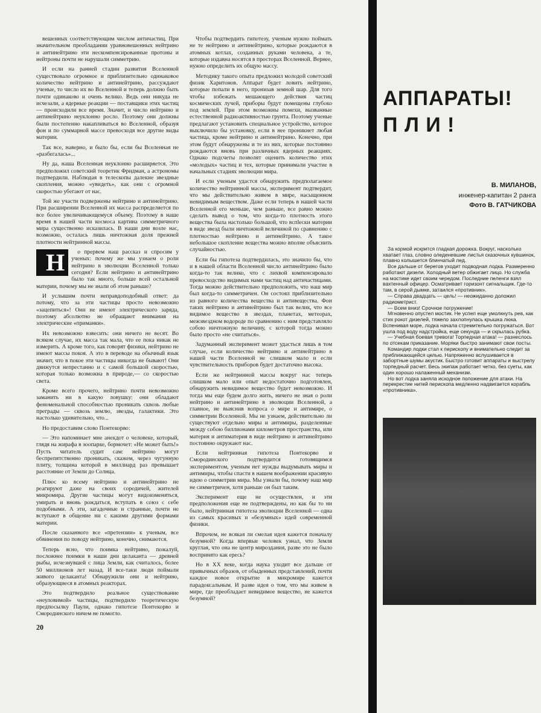вешенных соответствующим числом античастиц. При значительном преобладании уравновешенных нейтрино и антинейтрино эти нескомпенсированные протоны и нейтроны почти не нарушали симметрию.
И если на ранней стадии развития Вселенной существовало огромное и приблизительно одинаковое количество нейтрино и антинейтрино, рассуждают ученые, то число их во Вселенной и теперь должно быть почти одинаково и очень велико. Ведь они никуда не исчезали, а ядерные реакции — поставщики этих частиц — происходили все время. Значит, и число нейтрино и антинейтрино неуклонно росло. Поэтому они должны были постепенно накапливаться во Вселенной, образуя фон и по суммарной массе превосходя все другие виды материи.
Так все, наверно, и было бы, если бы Вселенная не «разбегалась»...
Ну да, наша Вселенная неуклонно расширяется. Это предположил советский теоретик Фридман, а астрономы подтвердили. Наблюдая в телескопы далекие звездные скопления, можно «увидеть», как они с огромной скоростью убегают от нас.
Той же участи подвержены нейтрино и антинейтрино. При расширении Вселенной их масса распределяется по все более увеличивающемуся объему. Поэтому в наше время в нашей части космоса картина симметричного мира существенно исказилась. В наши дни возле нас, возможно, осталась лишь ничтожная доля прежней плотности нейтринной массы.
Но прервем наш рассказ и спросим у ученых: почему же мы узнаем о роли нейтрино в эволюции Вселенной только сегодня? Если нейтрино и антинейтрино было так много, больше всей остальной материи, почему мы не знали об этом раньше?
И услышим почти неправдоподобный ответ: да потому, что за эти частицы просто невозможно «зацепиться»! Они не имеют электрического заряда, поэтому абсолютно не обращают внимания на электрические «приманки».
Их невозможно взвесить: они ничего не весят. Во всяком случае, их масса так мала, что ее пока никак не измерить. А кроме того, как говорят физики, нейтрино не имеют массы покоя. А это в переводе на обычный язык значит, что в покое эти частицы никогда не бывают! Они движутся непрестанно и с самой большой скоростью, которая только возможна в природе,— со скоростью света.
Кроме всего прочего, нейтрино почти невозможно заманить ни в какую ловушку: они обладают феноменальной способностью проникать сквозь любые преграды — сквозь землю, звезды, галактики. Это настолько удивительно, что...
Но предоставим слово Понтекорво:
— Это напоминает мне анекдот о человеке, который, глядя на жирафа в зоопарке, бормочет: «Не может быть!» Пусть читатель судит сам: нейтрино могут беспрепятственно проникать, скажем, через чугунную плиту, толщина которой в миллиард раз превышает расстояние от Земли до Солнца.
Плюс ко всему нейтрино и антинейтрино не реагируют даже на своих сородичей, жителей микромира. Другие частицы могут видоизменяться, умирать и вновь рождаться, вступать в союз с себе подобными. А эти, загадочные и странные, почти не вступают в общение ни с какими другими формами материи.
После сказанного все «претензии» к ученым, все обвинения по поводу нейтрино, конечно, снимаются.
Теперь ясно, что поимка нейтрино, пожалуй, посложнее поимки в наши дни целаканта — древней рыбы, исчезнувшей с лица Земли, как считалось, более 50 миллионов лет назад. И все-таки люди поймали живого целаканта! Обнаружили они и нейтрино, образующиеся в атомных реакторах.
Это подтвердило реальное существование «неуловимой» частицы, подтвердило теоретическую предпосылку Паули, однако гипотезе Понтекорво и Смородинского ничем не помогло.
20
Чтобы подтвердить гипотезу, ученым нужно поймать не те нейтрино и антинейтрино, которые рождаются в атомных котлах, созданных руками человека, а те, которые издавна носятся в просторах Вселенной. Вернее, нужно определить их общую массу.
Методику такого опыта предложил молодой советский физик Харитонов. Аппарат будет ловить нейтрино, которые попали в него, пронизав земной шар. Для того чтобы избежать мешающего действия частиц космических лучей, приборы будут помещены глубоко под землей. При этом возможны помехи, вызванные естественной радиоактивностью грунта. Поэтому ученые предлагают установить специальное устройство, которое выключило бы установку, если в нее проникнет любая частица, кроме нейтрино и антинейтрино. Конечно, при этом будут обнаружены и те из них, которые постоянно рождаются вновь при различных ядерных реакциях. Однако подсчеты позволят оценить количество этих «молодых» частиц и тех, которые принимали участие в начальных стадиях эволюции мира.
И если ученым удастся обнаружить предполагаемое количество нейтринной массы, эксперимент подтвердит, что мы действительно живем в мире, насыщенном невидимым веществом. Даже если теперь в нашей части Вселенной его меньше, чем раньше, все равно можно сделать вывод о том, что когда-то плотность этого вещества была настолько большой, что вспleски материи в виде звезд были ничтожной величиной по сравнению с плотностью нейтрино и антинейтрино. А такое небольшое скопление вещества можно вполне объяснить случайностью.
Если бы гипотеза подтвердилась, это значило бы, что и в нашей области Вселенной число антинейтрино было когда-то так велико, что с лихвой компенсировало превосходство видимых нами частиц над античастицами. Тогда можно действительно предположить, что наш мир был когда-то симметричен. Он состоял приблизительно из равного количества вещества и антивещества. Фон таких нейтрино и антинейтрино был так велик, что все видимое вещество в звездах, планетах, метеорах, межзвездном водороде по сравнению с ним представляло собою ничтожную величину, с которой тогда можно было просто «не считаться».
Задуманный эксперимент может удасться лишь в том случае, если количество нейтрино и антинейтрино в нашей части Вселенной не слишком мало и если чувствительность приборов будет достаточно высока.
Если же нейтринной массы вокруг нас теперь слишком мало или опыт недостаточно подготовлен, обнаружить невидимое вещество будет невозможно. И тогда мы еще будем долго жить, ничего не зная о роли нейтрино и антинейтрино в эволюции Вселенной, а главное, не выяснив вопроса о мире и антимире, о симметрии Вселенной. Мы не узнаем, действительно ли существуют отдельно миры и антимиры, разделенные между собою биллионами километров пространства, или материя и антиматерия в виде нейтрино и антинейтрино постоянно окружают нас.
Если нейтринная гипотеза Понтекорво и Смородинского подтвердится готовящимся экспериментом, ученым нет нужды выдумывать миры и антимиры, чтобы спасти в нашем воображении красивую идею о симметрии мира. Мы узнали бы, почему наш мир не симметричен, хотя раньше он был таким.
Эксперимент еще не осуществлен, и эти предположения еще не подтверждены, но как бы то ни было, нейтринная гипотеза эволюции Вселенной — одна из самых красивых и «безумных» идей современной физики.
Впрочем, не всякая ли смелая идея кажется поначалу безумной? Когда впервые человек узнал, что Земля круглая, что она не центр мироздания, разве это не было воспринято как ересь?
Но в XX веке, когда наука уходит все дальше от привычных образов, от обыденных представлений, почти каждое новое открытие в микромире кажется парадоксальным. И разве идея о том, что мы живем в мире, где преобладает невидимое вещество, не кажется безумной?
АППАРАТЫ!
П Л И !
В. МИЛАНОВ,
инженер-капитан 2 ранга
Фото В. ГАТЧИКОВА
За кормой искрится гладкая дорожка. Вокруг, насколько хватает глаз, словно оледеневшие листья сказочных кувшинок, плавно колышется блинчатый лед.
Все дальше от берегов уходит подводная лодка. Размеренно работают дизели. Холодный ветер обжигает лицо. Но служба на мостике идет своим чередом. Последние пеленги взял вахтенный офицер. Осматривает горизонт сигнальщик. Где-то там, в серой дымке, затаился «противник».
— Справа двадцать — цель! — неожиданно доложил радиометрист.
— Всем вниз! Срочное погружение!
Мгновенно опустел мостик. Не успел еще умолкнуть рев, как стих рокот дизелей, тяжело захлопнулась крышка люка. Вспенивая море, лодка начала стремительно погружаться. Вот ушла под воду надстройка, еще секунда — и скрылась рубка.
— Учебная боевая тревога! Торпедная атака! — разнеслось по отсекам приказание. Моряки быстро занимают свои посты.
Командир лодки стал к перископу и внимательно следит за приближающейся целью. Напряженно вслушивается в забортные шумы акустик. Быстро готовит аппараты и выстрелу торпедный расчет. Весь экипаж работает четко, без суеты, как один хорошо налаженный механизм.
Но вот лодка заняла исходное положение для атаки. На перекрестие нитей перископа медленно надвигается корабль «противника».